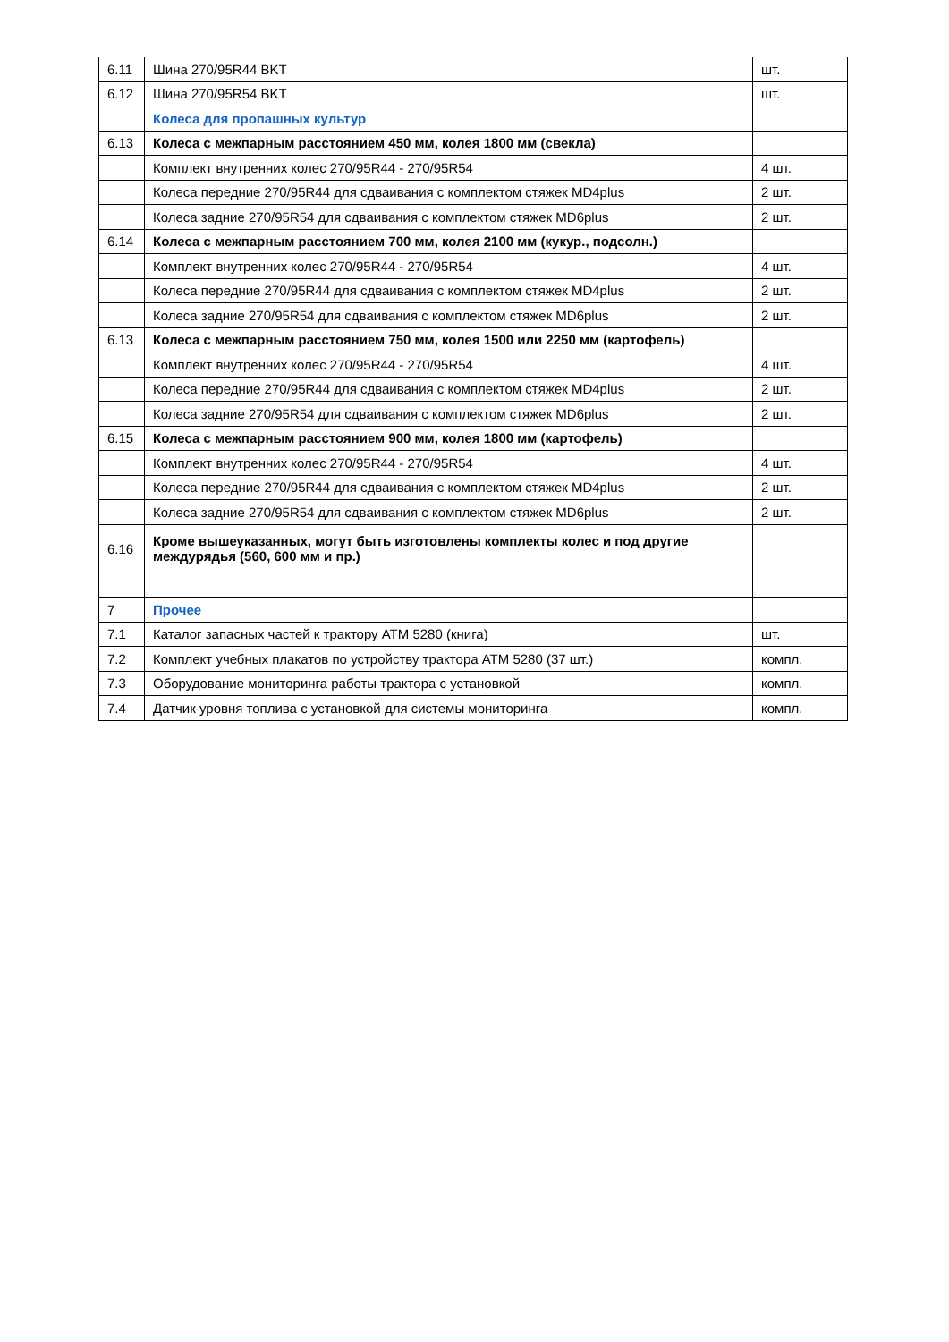| 6.11 | Шина 270/95R44 BKT | шт. |
| 6.12 | Шина 270/95R54 BKT | шт. |
| | Колеса для пропашных культур | |
| 6.13 | Колеса с межпарным расстоянием 450 мм, колея 1800 мм (свекла) | |
| | Комплект внутренних колес 270/95R44 - 270/95R54 | 4 шт. |
| | Колеса передние 270/95R44 для сдваивания с комплектом стяжек MD4plus | 2 шт. |
| | Колеса задние 270/95R54 для сдваивания с комплектом стяжек MD6plus | 2 шт. |
| 6.14 | Колеса с межпарным расстоянием 700 мм, колея 2100 мм (кукур., подсолн.) | |
| | Комплект внутренних колес 270/95R44 - 270/95R54 | 4 шт. |
| | Колеса передние 270/95R44 для сдваивания с комплектом стяжек MD4plus | 2 шт. |
| | Колеса задние 270/95R54 для сдваивания с комплектом стяжек MD6plus | 2 шт. |
| 6.13 | Колеса с межпарным расстоянием 750 мм, колея 1500 или 2250 мм (картофель) | |
| | Комплект внутренних колес 270/95R44 - 270/95R54 | 4 шт. |
| | Колеса передние 270/95R44 для сдваивания с комплектом стяжек MD4plus | 2 шт. |
| | Колеса задние 270/95R54 для сдваивания с комплектом стяжек MD6plus | 2 шт. |
| 6.15 | Колеса с межпарным расстоянием 900 мм, колея 1800 мм (картофель) | |
| | Комплект внутренних колес 270/95R44 - 270/95R54 | 4 шт. |
| | Колеса передние 270/95R44 для сдваивания с комплектом стяжек MD4plus | 2 шт. |
| | Колеса задние 270/95R54 для сдваивания с комплектом стяжек MD6plus | 2 шт. |
| 6.16 | Кроме вышеуказанных, могут быть изготовлены комплекты колес и под другие междурядья (560, 600 мм и пр.) | |
| 7 | Прочее | |
| 7.1 | Каталог запасных частей к трактору АТМ 5280 (книга) | шт. |
| 7.2 | Комплект учебных плакатов по устройству трактора АТМ 5280 (37 шт.) | компл. |
| 7.3 | Оборудование мониторинга работы трактора с установкой | компл. |
| 7.4 | Датчик уровня топлива с установкой для системы мониторинга | компл. |